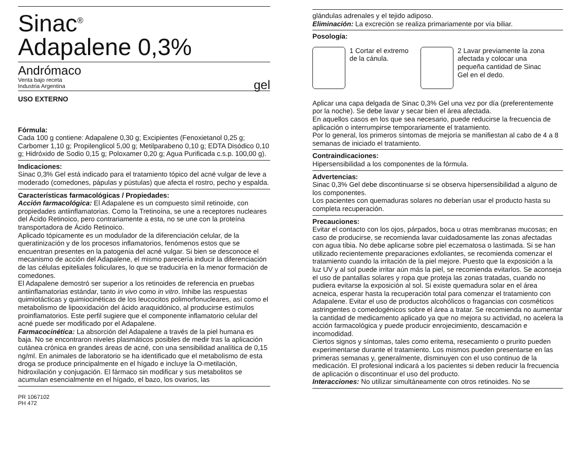Sinac<sup>®</sup>
Adapalene 0,3%
Andrómaco
Venta bajo receta
Industria Argentina
gel
USO EXTERNO
Fórmula:
Cada 100 g contiene: Adapalene 0,30 g; Excipientes (Fenoxietanol 0,25 g; Carbomer 1,10 g; Propilenglicol 5,00 g; Metilparabeno 0,10 g; EDTA Disódico 0,10 g; Hidróxido de Sodio 0,15 g; Poloxamer 0,20 g; Agua Purificada c.s.p. 100,00 g).
Indicaciones:
Sinac 0,3% Gel está indicado para el tratamiento tópico del acné vulgar de leve a moderado (comedones, pápulas y pústulas) que afecta el rostro, pecho y espalda.
Características farmacológicas / Propiedades:
Acción farmacológica: El Adapalene es un compuesto símil retinoide, con propiedades antiinflamatorias. Como la Tretinoína, se une a receptores nucleares del Ácido Retinoico, pero contrariamente a esta, no se une con la proteína transportadora de Ácido Retinoico.
Aplicado tópicamente es un modulador de la diferenciación celular, de la queratinización y de los procesos inflamatorios, fenómenos estos que se encuentran presentes en la patogenia del acné vulgar. Si bien se desconoce el mecanismo de acción del Adapalene, el mismo parecería inducir la diferenciación de las células epiteliales foliculares, lo que se traduciría en la menor formación de comedones.
El Adapalene demostró ser superior a los retinoides de referencia en pruebas antiinflamatorias estándar, tanto in vivo como in vitro. Inhibe las respuestas quimiotácticas y quimiocinéticas de los leucocitos polimorfonucleares, así como el metabolismo de lipooxidación del ácido araquidónico, al producirse estímulos proinflamatorios. Este perfil sugiere que el componente inflamatorio celular del acné puede ser modificado por el Adapalene.
Farmacocinética: La absorción del Adapalene a través de la piel humana es baja. No se encontraron niveles plasmáticos posibles de medir tras la aplicación cutánea crónica en grandes áreas de acné, con una sensibilidad analítica de 0,15 ng/ml. En animales de laboratorio se ha identificado que el metabolismo de esta droga se produce principalmente en el hígado e incluye la O-metilación, hidroxilación y conjugación. El fármaco sin modificar y sus metabolitos se acumulan esencialmente en el hígado, el bazo, los ovarios, las
PR 1067102
PH 472
glándulas adrenales y el tejido adiposo.
Eliminación: La excreción se realiza primariamente por vía biliar.
Posología:
1 Cortar el extremo de la cánula.
2 Lavar previamente la zona afectada y colocar una pequeña cantidad de Sinac Gel en el dedo.
Aplicar una capa delgada de Sinac 0,3% Gel una vez por día (preferentemente por la noche). Se debe lavar y secar bien el área afectada.
En aquellos casos en los que sea necesario, puede reducirse la frecuencia de aplicación o interrumpirse temporariamente el tratamiento.
Por lo general, los primeros síntomas de mejoría se manifiestan al cabo de 4 a 8 semanas de iniciado el tratamiento.
Contraindicaciones:
Hipersensibilidad a los componentes de la fórmula.
Advertencias:
Sinac 0,3% Gel debe discontinuarse si se observa hipersensibilidad a alguno de los componentes.
Los pacientes con quemaduras solares no deberían usar el producto hasta su completa recuperación.
Precauciones:
Evitar el contacto con los ojos, párpados, boca u otras membranas mucosas; en caso de producirse, se recomienda lavar cuidadosamente las zonas afectadas con agua tibia. No debe aplicarse sobre piel eczematosa o lastimada. Si se han utilizado recientemente preparaciones exfoliantes, se recomienda comenzar el tratamiento cuando la irritación de la piel mejore. Puesto que la exposición a la luz UV y al sol puede irritar aún más la piel, se recomienda evitarlos. Se aconseja el uso de pantallas solares y ropa que proteja las zonas tratadas, cuando no pudiera evitarse la exposición al sol. Si existe quemadura solar en el área acneica, esperar hasta la recuperación total para comenzar el tratamiento con Adapalene. Evitar el uso de productos alcohólicos o fragancias con cosméticos astringentes o comedogénicos sobre el área a tratar. Se recomienda no aumentar la cantidad de medicamento aplicado ya que no mejora su actividad, no acelera la acción farmacológica y puede producir enrojecimiento, descamación e incomodidad.
Ciertos signos y síntomas, tales como eritema, resecamiento o prurito pueden experimentarse durante el tratamiento. Los mismos pueden presentarse en las primeras semanas y, generalmente, disminuyen con el uso continuo de la medicación. El profesional indicará a los pacientes si deben reducir la frecuencia de aplicación o discontinuar el uso del producto.
Interacciones: No utilizar simultáneamente con otros retinoides. No se